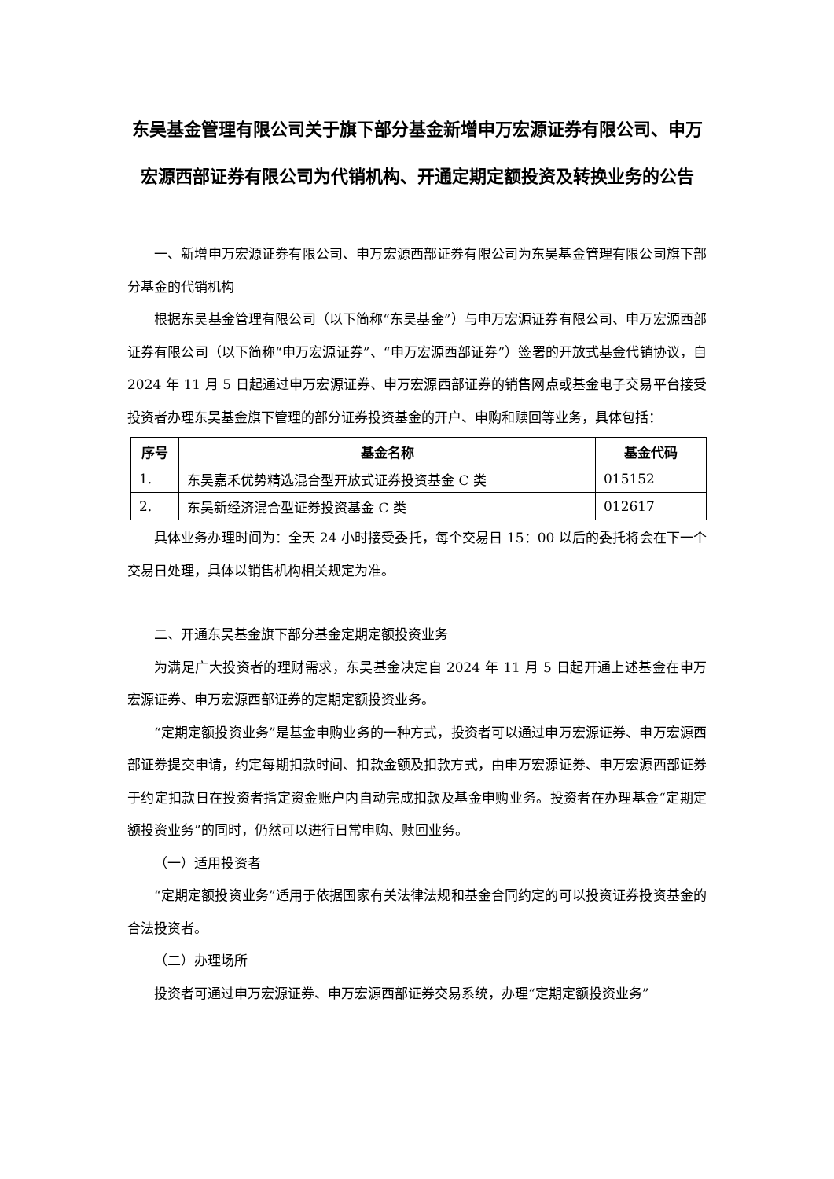东吴基金管理有限公司关于旗下部分基金新增申万宏源证券有限公司、申万宏源西部证券有限公司为代销机构、开通定期定额投资及转换业务的公告
一、新增申万宏源证券有限公司、申万宏源西部证券有限公司为东吴基金管理有限公司旗下部分基金的代销机构
根据东吴基金管理有限公司（以下简称“东吴基金”）与申万宏源证券有限公司、申万宏源西部证券有限公司（以下简称“申万宏源证券”、“申万宏源西部证券”）签署的开放式基金代销协议，自 2024 年 11 月 5 日起通过申万宏源证券、申万宏源西部证券的销售网点或基金电子交易平台接受投资者办理东吴基金旗下管理的部分证券投资基金的开户、申购和赎回等业务，具体包括：
| 序号 | 基金名称 | 基金代码 |
| --- | --- | --- |
| 1. | 东吴嘉禾优势精选混合型开放式证券投资基金 C 类 | 015152 |
| 2. | 东吴新经济混合型证券投资基金 C 类 | 012617 |
具体业务办理时间为：全天 24 小时接受委托，每个交易日 15：00 以后的委托将会在下一个交易日处理，具体以销售机构相关规定为准。
二、开通东吴基金旗下部分基金定期定额投资业务
为满足广大投资者的理财需求，东吴基金决定自 2024 年 11 月 5 日起开通上述基金在申万宏源证券、申万宏源西部证券的定期定额投资业务。
“定期定额投资业务”是基金申购业务的一种方式，投资者可以通过申万宏源证券、申万宏源西部证券提交申请，约定每期扣款时间、扣款金额及扣款方式，由申万宏源证券、申万宏源西部证券于约定扣款日在投资者指定资金账户内自动完成扣款及基金申购业务。投资者在办理基金“定期定额投资业务”的同时，仍然可以进行日常申购、赎回业务。
（一）适用投资者
“定期定额投资业务”适用于依据国家有关法律法规和基金合同约定的可以投资证券投资基金的合法投资者。
（二）办理场所
投资者可通过申万宏源证券、申万宏源西部证券交易系统，办理“定期定额投资业务”